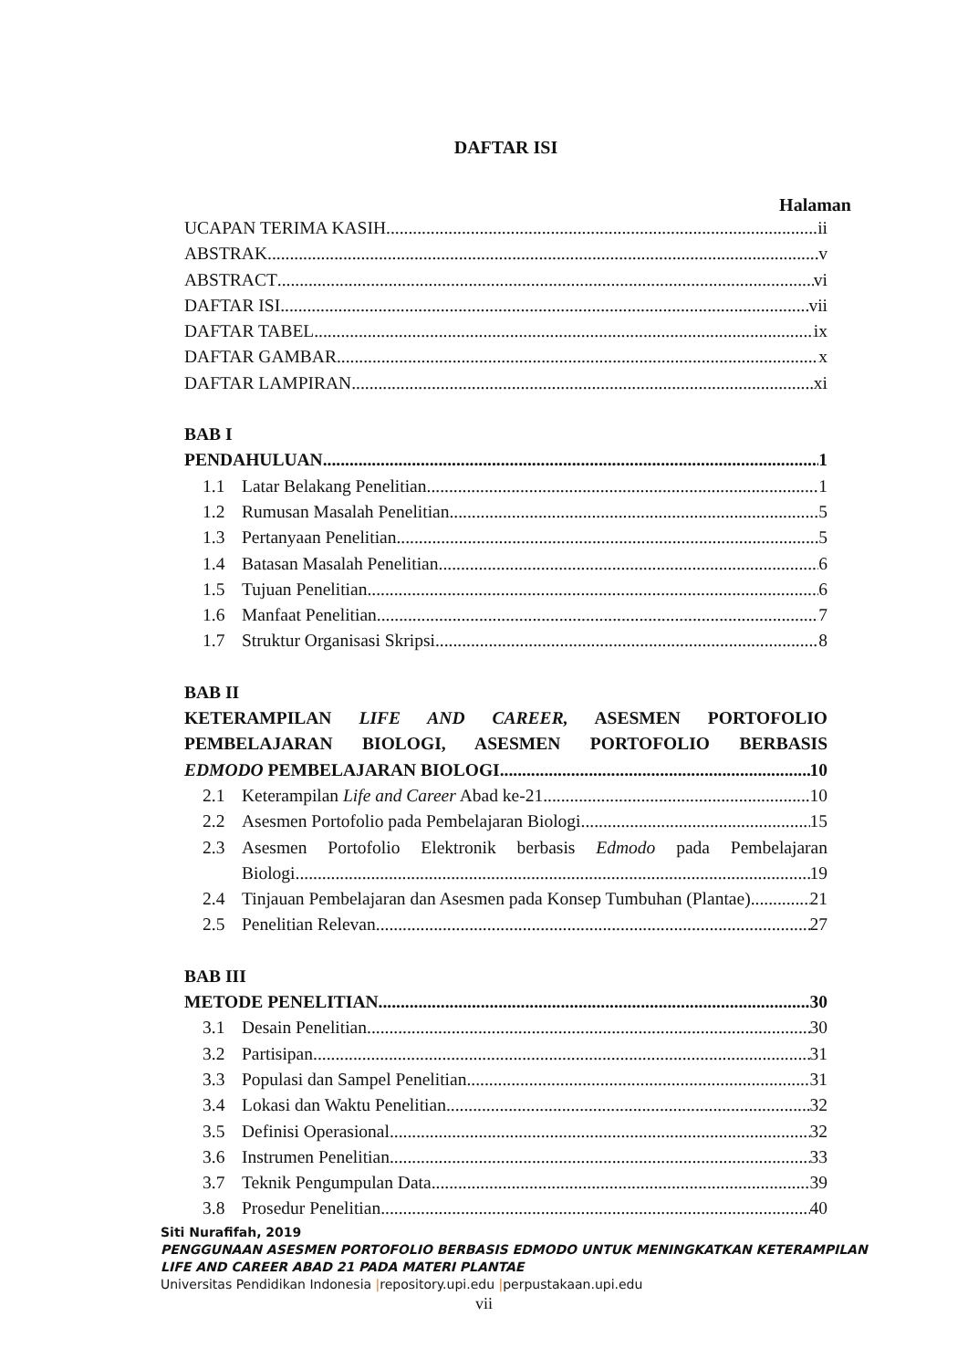DAFTAR ISI
Halaman
UCAPAN TERIMA KASIH ii
ABSTRAK v
ABSTRACT vi
DAFTAR ISI vii
DAFTAR TABEL ix
DAFTAR GAMBAR x
DAFTAR LAMPIRAN xi
BAB I
PENDAHULUAN 1
1.1 Latar Belakang Penelitian 1
1.2 Rumusan Masalah Penelitian 5
1.3 Pertanyaan Penelitian 5
1.4 Batasan Masalah Penelitian 6
1.5 Tujuan Penelitian 6
1.6 Manfaat Penelitian 7
1.7 Struktur Organisasi Skripsi 8
BAB II
KETERAMPILAN LIFE AND CAREER, ASESMEN PORTOFOLIO PEMBELAJARAN BIOLOGI, ASESMEN PORTOFOLIO BERBASIS
EDMODO PEMBELAJARAN BIOLOGI 10
2.1 Keterampilan Life and Career Abad ke-21 10
2.2 Asesmen Portofolio pada Pembelajaran Biologi 15
2.3 Asesmen Portofolio Elektronik berbasis Edmodo pada Pembelajaran
Biologi 19
2.4 Tinjauan Pembelajaran dan Asesmen pada Konsep Tumbuhan (Plantae) 21
2.5 Penelitian Relevan 27
BAB III
METODE PENELITIAN 30
3.1 Desain Penelitian 30
3.2 Partisipan 31
3.3 Populasi dan Sampel Penelitian 31
3.4 Lokasi dan Waktu Penelitian 32
3.5 Definisi Operasional 32
3.6 Instrumen Penelitian 33
3.7 Teknik Pengumpulan Data 39
3.8 Prosedur Penelitian 40
Siti Nurafifah, 2019
PENGGUNAAN ASESMEN PORTOFOLIO BERBASIS EDMODO UNTUK MENINGKATKAN KETERAMPILAN
LIFE AND CAREER ABAD 21 PADA MATERI PLANTAE
Universitas Pendidikan Indonesia |repository.upi.edu |perpustakaan.upi.edu
vii